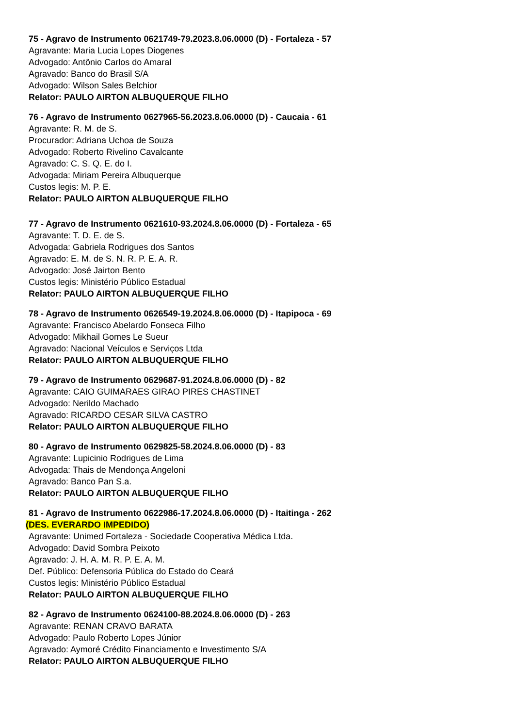75 - Agravo de Instrumento 0621749-79.2023.8.06.0000 (D) - Fortaleza - 57
Agravante: Maria Lucia Lopes Diogenes
Advogado: Antônio Carlos do Amaral
Agravado: Banco do Brasil S/A
Advogado: Wilson Sales Belchior
Relator: PAULO AIRTON ALBUQUERQUE FILHO
76 - Agravo de Instrumento 0627965-56.2023.8.06.0000 (D) - Caucaia - 61
Agravante: R. M. de S.
Procurador: Adriana Uchoa de Souza
Advogado: Roberto Rivelino Cavalcante
Agravado: C. S. Q. E. do I.
Advogada: Miriam Pereira Albuquerque
Custos legis: M. P. E.
Relator: PAULO AIRTON ALBUQUERQUE FILHO
77 - Agravo de Instrumento 0621610-93.2024.8.06.0000 (D) - Fortaleza - 65
Agravante: T. D. E. de S.
Advogada: Gabriela Rodrigues dos Santos
Agravado: E. M. de S. N. R. P. E. A. R.
Advogado: José Jairton Bento
Custos legis: Ministério Público Estadual
Relator: PAULO AIRTON ALBUQUERQUE FILHO
78 - Agravo de Instrumento 0626549-19.2024.8.06.0000 (D) - Itapipoca - 69
Agravante: Francisco Abelardo Fonseca Filho
Advogado: Mikhail Gomes Le Sueur
Agravado: Nacional Veículos e Serviços Ltda
Relator: PAULO AIRTON ALBUQUERQUE FILHO
79 - Agravo de Instrumento 0629687-91.2024.8.06.0000 (D) - 82
Agravante: CAIO GUIMARAES GIRAO PIRES CHASTINET
Advogado: Nerildo Machado
Agravado: RICARDO CESAR SILVA CASTRO
Relator: PAULO AIRTON ALBUQUERQUE FILHO
80 - Agravo de Instrumento 0629825-58.2024.8.06.0000 (D) - 83
Agravante: Lupicinio Rodrigues de Lima
Advogada: Thais de Mendonça Angeloni
Agravado: Banco Pan S.a.
Relator: PAULO AIRTON ALBUQUERQUE FILHO
81 - Agravo de Instrumento 0622986-17.2024.8.06.0000 (D) - Itaitinga - 262
(DES. EVERARDO IMPEDIDO)
Agravante: Unimed Fortaleza - Sociedade Cooperativa Médica Ltda.
Advogado: David Sombra Peixoto
Agravado: J. H. A. M. R. P. E. A. M.
Def. Público: Defensoria Pública do Estado do Ceará
Custos legis: Ministério Público Estadual
Relator: PAULO AIRTON ALBUQUERQUE FILHO
82 - Agravo de Instrumento 0624100-88.2024.8.06.0000 (D) - 263
Agravante: RENAN CRAVO BARATA
Advogado: Paulo Roberto Lopes Júnior
Agravado: Aymoré Crédito Financiamento e Investimento S/A
Relator: PAULO AIRTON ALBUQUERQUE FILHO